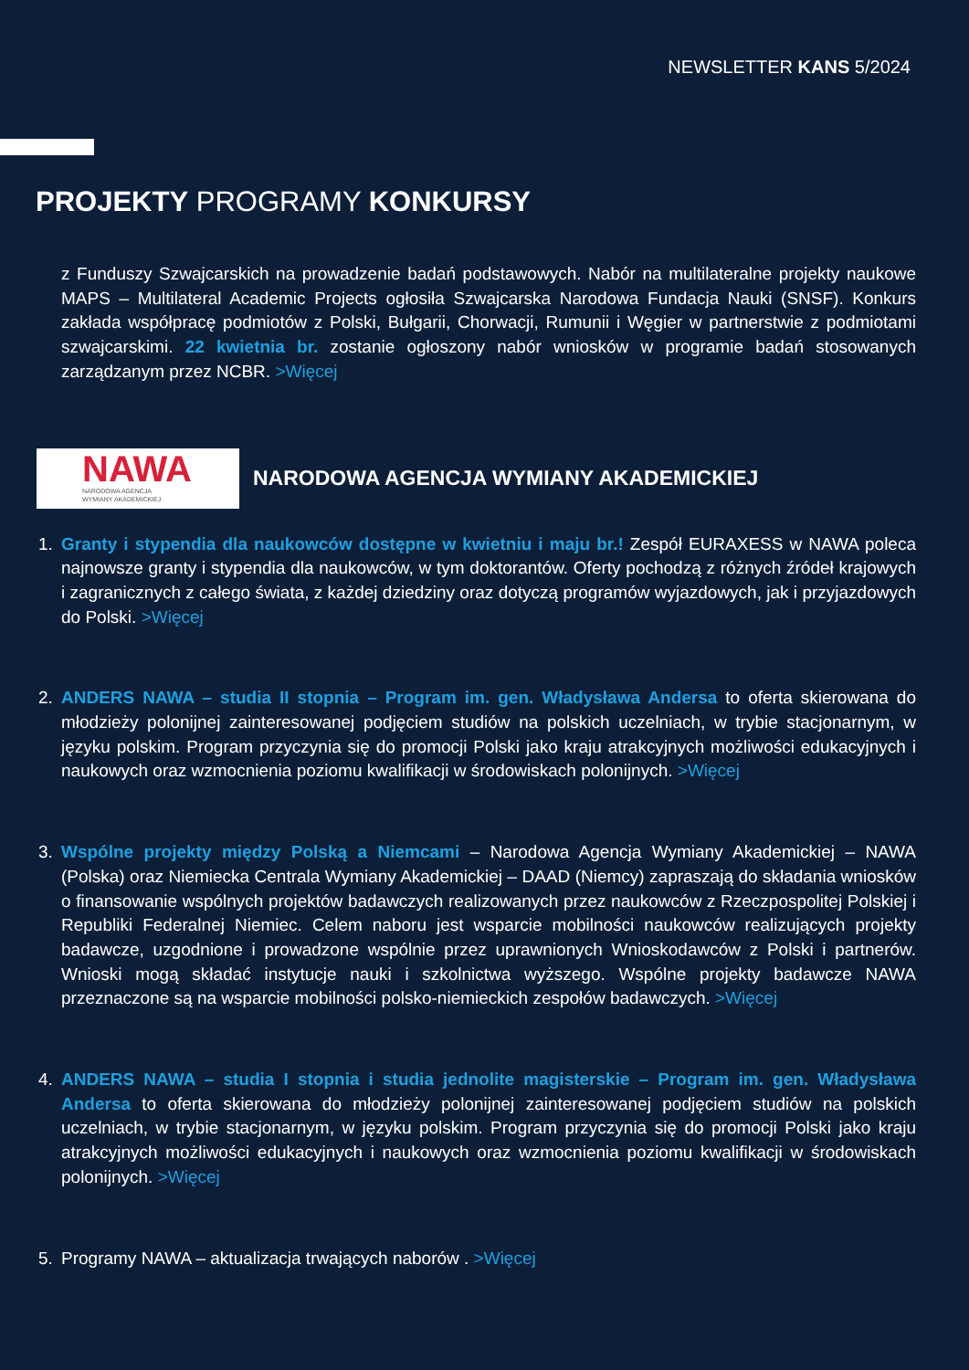NEWSLETTER KANS 5/2024
PROJEKTY PROGRAMY KONKURSY
z Funduszy Szwajcarskich na prowadzenie badań podstawowych. Nabór na multilateralne projekty naukowe MAPS – Multilateral Academic Projects ogłosiła Szwajcarska Narodowa Fundacja Nauki (SNSF). Konkurs zakłada współpracę podmiotów z Polski, Bułgarii, Chorwacji, Rumunii i Węgier w partnerstwie z podmiotami szwajcarskimi. 22 kwietnia br. zostanie ogłoszony nabór wniosków w programie badań stosowanych zarządzanym przez NCBR. >Więcej
NAWA
NARODOWA AGENCJA
WYMIANY AKADEMICKIEJ
NARODOWA AGENCJA WYMIANY AKADEMICKIEJ
1. Granty i stypendia dla naukowców dostępne w kwietniu i maju br.! Zespół EURAXESS w NAWA poleca najnowsze granty i stypendia dla naukowców, w tym doktorantów. Oferty pochodzą z różnych źródeł krajowych i zagranicznych z całego świata, z każdej dziedziny oraz dotyczą programów wyjazdowych, jak i przyjazdowych do Polski. >Więcej
2. ANDERS NAWA – studia II stopnia – Program im. gen. Władysława Andersa to oferta skierowana do młodzieży polonijnej zainteresowanej podjęciem studiów na polskich uczelniach, w trybie stacjonarnym, w języku polskim. Program przyczynia się do promocji Polski jako kraju atrakcyjnych możliwości edukacyjnych i naukowych oraz wzmocnienia poziomu kwalifikacji w środowiskach polonijnych. >Więcej
3. Wspólne projekty między Polską a Niemcami – Narodowa Agencja Wymiany Akademickiej – NAWA (Polska) oraz Niemiecka Centrala Wymiany Akademickiej – DAAD (Niemcy) zapraszają do składania wniosków o finansowanie wspólnych projektów badawczych realizowanych przez naukowców z Rzeczpospolitej Polskiej i Republiki Federalnej Niemiec. Celem naboru jest wsparcie mobilności naukowców realizujących projekty badawcze, uzgodnione i prowadzone wspólnie przez uprawnionych Wnioskodawców z Polski i partnerów. Wnioski mogą składać instytucje nauki i szkolnictwa wyższego. Wspólne projekty badawcze NAWA przeznaczone są na wsparcie mobilności polsko-niemieckich zespołów badawczych. >Więcej
4. ANDERS NAWA – studia I stopnia i studia jednolite magisterskie – Program im. gen. Władysława Andersa to oferta skierowana do młodzieży polonijnej zainteresowanej podjęciem studiów na polskich uczelniach, w trybie stacjonarnym, w języku polskim. Program przyczynia się do promocji Polski jako kraju atrakcyjnych możliwości edukacyjnych i naukowych oraz wzmocnienia poziomu kwalifikacji w środowiskach polonijnych. >Więcej
5. Programy NAWA – aktualizacja trwających naborów . >Więcej